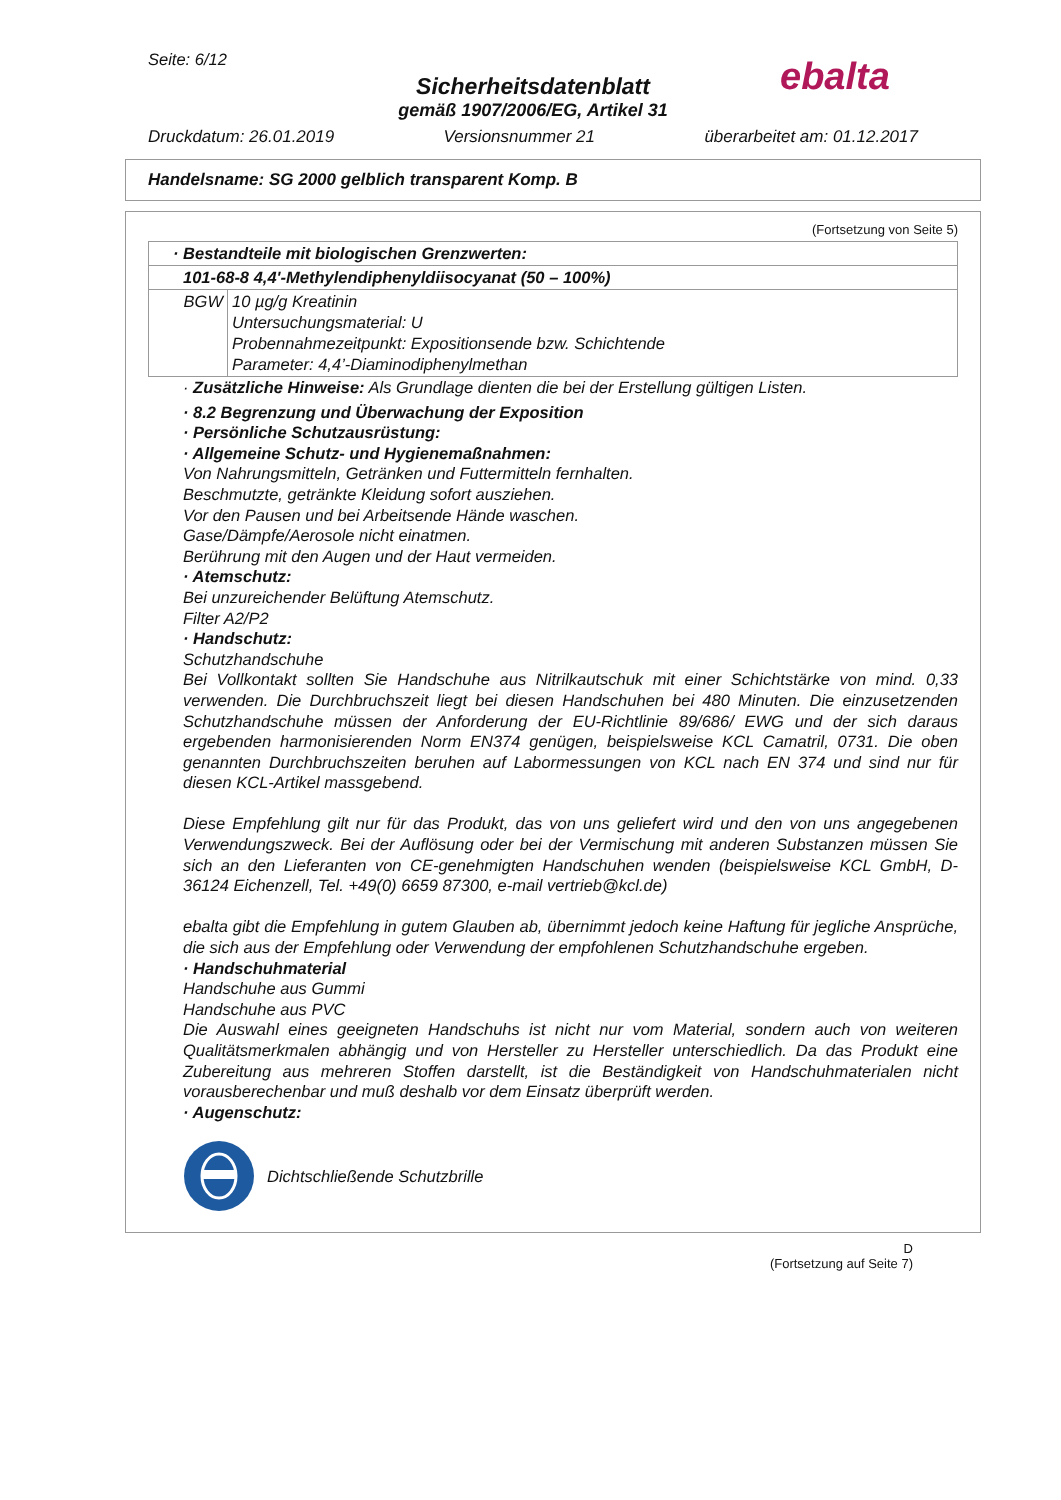Seite: 6/12
Sicherheitsdatenblatt
gemäß 1907/2006/EG, Artikel 31
Druckdatum: 26.01.2019 Versionsnummer 21 überarbeitet am: 01.12.2017
ebalta
Handelsname: SG 2000 gelblich transparent Komp. B
(Fortsetzung von Seite 5)
| · Bestandteile mit biologischen Grenzwerten: | |
| 101-68-8 4,4'-Methylendiphenyldiisocyanat (50 – 100%) | |
| BGW | 10 µg/g Kreatinin Untersuchungsmaterial: U Probennahmezeitpunkt: Expositionsende bzw. Schichtende Parameter: 4,4’-Diaminodiphenylmethan |
· Zusätzliche Hinweise: Als Grundlage dienten die bei der Erstellung gültigen Listen.
· 8.2 Begrenzung und Überwachung der Exposition
· Persönliche Schutzausrüstung:
· Allgemeine Schutz- und Hygienemaßnahmen:
Von Nahrungsmitteln, Getränken und Futtermitteln fernhalten.
Beschmutzte, getränkte Kleidung sofort ausziehen.
Vor den Pausen und bei Arbeitsende Hände waschen.
Gase/Dämpfe/Aerosole nicht einatmen.
Berührung mit den Augen und der Haut vermeiden.
· Atemschutz:
Bei unzureichender Belüftung Atemschutz.
Filter A2/P2
· Handschutz:
Schutzhandschuhe
Bei Vollkontakt sollten Sie Handschuhe aus Nitrilkautschuk mit einer Schichtstärke von mind. 0,33 verwenden. Die Durchbruchszeit liegt bei diesen Handschuhen bei 480 Minuten. Die einzusetzenden Schutzhandschuhe müssen der Anforderung der EU-Richtlinie 89/686/ EWG und der sich daraus ergebenden harmonisierenden Norm EN374 genügen, beispielsweise KCL Camatril, 0731. Die oben genannten Durchbruchszeiten beruhen auf Labormessungen von KCL nach EN 374 und sind nur für diesen KCL-Artikel massgebend.
Diese Empfehlung gilt nur für das Produkt, das von uns geliefert wird und den von uns angegebenen Verwendungszweck. Bei der Auflösung oder bei der Vermischung mit anderen Substanzen müssen Sie sich an den Lieferanten von CE-genehmigten Handschuhen wenden (beispielsweise KCL GmbH, D-36124 Eichenzell, Tel. +49(0) 6659 87300, e-mail vertrieb@kcl.de)
ebalta gibt die Empfehlung in gutem Glauben ab, übernimmt jedoch keine Haftung für jegliche Ansprüche, die sich aus der Empfehlung oder Verwendung der empfohlenen Schutzhandschuhe ergeben.
· Handschuhmaterial
Handschuhe aus Gummi
Handschuhe aus PVC
Die Auswahl eines geeigneten Handschuhs ist nicht nur vom Material, sondern auch von weiteren Qualitätsmerkmalen abhängig und von Hersteller zu Hersteller unterschiedlich. Da das Produkt eine Zubereitung aus mehreren Stoffen darstellt, ist die Beständigkeit von Handschuhmaterialen nicht vorausberechenbar und muß deshalb vor dem Einsatz überprüft werden.
· Augenschutz:
Dichtschließende Schutzbrille
D
(Fortsetzung auf Seite 7)